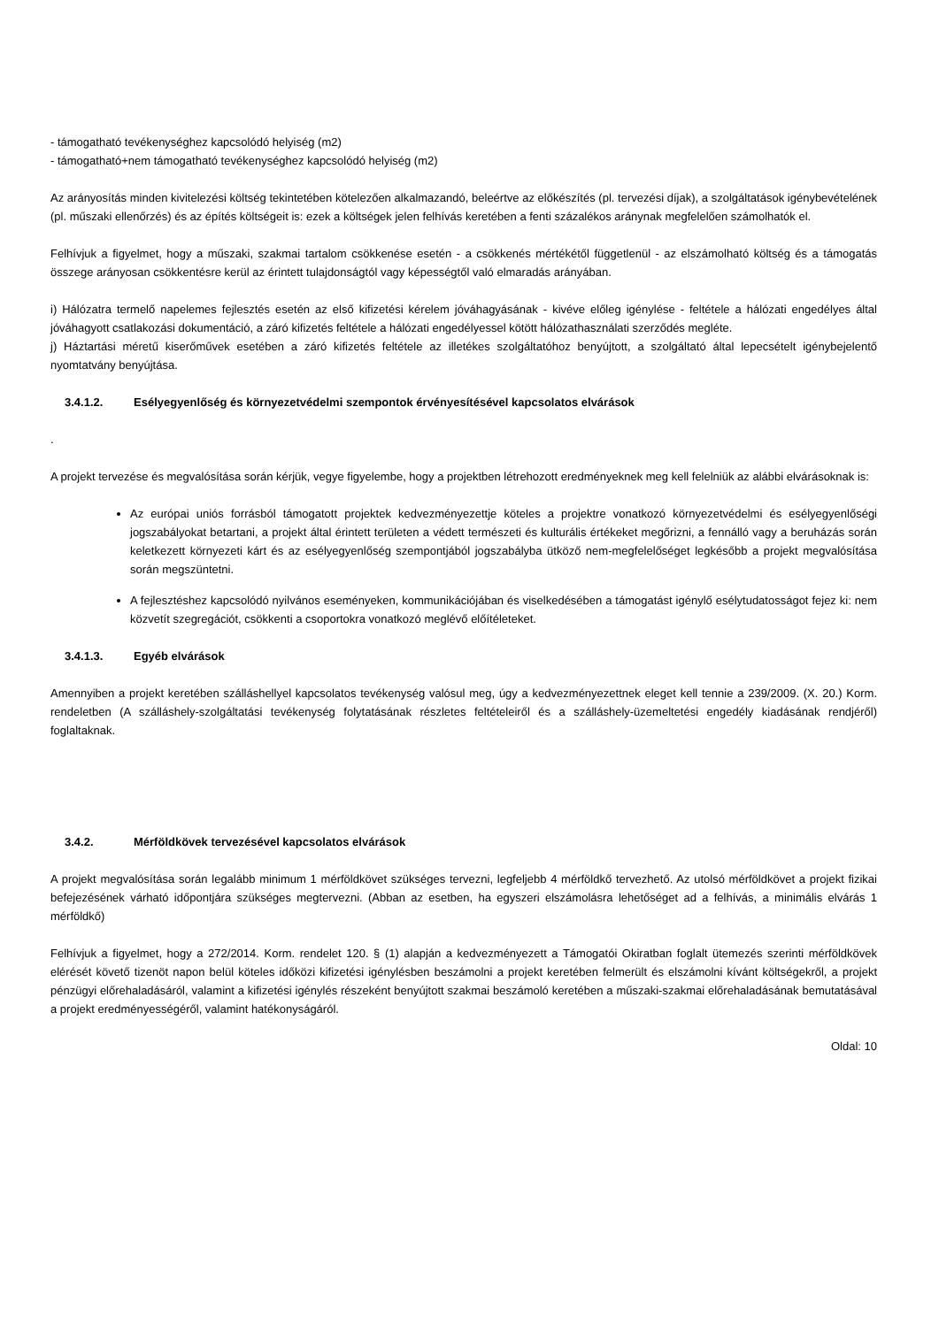- támogatható tevékenységhez kapcsolódó helyiség (m2)
- támogatható+nem támogatható tevékenységhez kapcsolódó helyiség (m2)
Az arányosítás minden kivitelezési költség tekintetében kötelezően alkalmazandó, beleértve az előkészítés (pl. tervezési díjak), a szolgáltatások igénybevételének (pl. műszaki ellenőrzés) és az építés költségeit is: ezek a költségek jelen felhívás keretében a fenti százalékos aránynak megfelelően számolhatók el.
Felhívjuk a figyelmet, hogy a műszaki, szakmai tartalom csökkenése esetén - a csökkenés mértékétől függetlenül - az elszámolható költség és a támogatás összege arányosan csökkentésre kerül az érintett tulajdonságtól vagy képességtől való elmaradás arányában.
i) Hálózatra termelő napelemes fejlesztés esetén az első kifizetési kérelem jóváhagyásának - kivéve előleg igénylése - feltétele a hálózati engedélyes által jóváhagyott csatlakozási dokumentáció, a záró kifizetés feltétele a hálózati engedélyessel kötött hálózathasználati szerződés megléte.
j) Háztartási méretű kiserőművek esetében a záró kifizetés feltétele az illetékes szolgáltatóhoz benyújtott, a szolgáltató által lepecsételt igénybejelentő nyomtatvány benyújtása.
3.4.1.2. Esélyegyenlőség és környezetvédelmi szempontok érvényesítésével kapcsolatos elvárások
.
A projekt tervezése és megvalósítása során kérjük, vegye figyelembe, hogy a projektben létrehozott eredményeknek meg kell felelniük az alábbi elvárásoknak is:
Az európai uniós forrásból támogatott projektek kedvezményezettje köteles a projektre vonatkozó környezetvédelmi és esélyegyenlőségi jogszabályokat betartani, a projekt által érintett területen a védett természeti és kulturális értékeket megőrizni, a fennálló vagy a beruházás során keletkezett környezeti kárt és az esélyegyenlőség szempontjából jogszabályba ütköző nem-megfelelőséget legkésőbb a projekt megvalósítása során megszüntetni.
A fejlesztéshez kapcsolódó nyilvános eseményeken, kommunikációjában és viselkedésében a támogatást igénylő esélytudatosságot fejez ki: nem közvetít szegregációt, csökkenti a csoportokra vonatkozó meglévő előítéleteket.
3.4.1.3. Egyéb elvárások
Amennyiben a projekt keretében szálláshellyel kapcsolatos tevékenység valósul meg, úgy a kedvezményezettnek eleget kell tennie a 239/2009. (X. 20.) Korm. rendeletben (A szálláshely-szolgáltatási tevékenység folytatásának részletes feltételeiről és a szálláshely-üzemeltetési engedély kiadásának rendjéről) foglaltaknak.
3.4.2. Mérföldkövek tervezésével kapcsolatos elvárások
A projekt megvalósítása során legalább minimum 1 mérföldkövet szükséges tervezni, legfeljebb 4 mérföldkő tervezhető. Az utolsó mérföldkövet a projekt fizikai befejezésének várható időpontjára szükséges megtervezni. (Abban az esetben, ha egyszeri elszámolásra lehetőséget ad a felhívás, a minimális elvárás 1 mérföldkő)
Felhívjuk a figyelmet, hogy a 272/2014. Korm. rendelet 120. § (1) alapján a kedvezményezett a Támogatói Okiratban foglalt ütemezés szerinti mérföldkövek elérését követő tizenöt napon belül köteles időközi kifizetési igénylésben beszámolni a projekt keretében felmerült és elszámolni kívánt költségekről, a projekt pénzügyi előrehaladásáról, valamint a kifizetési igénylés részeként benyújtott szakmai beszámoló keretében a műszaki-szakmai előrehaladásának bemutatásával a projekt eredményességéről, valamint hatékonyságáról.
Oldal: 10